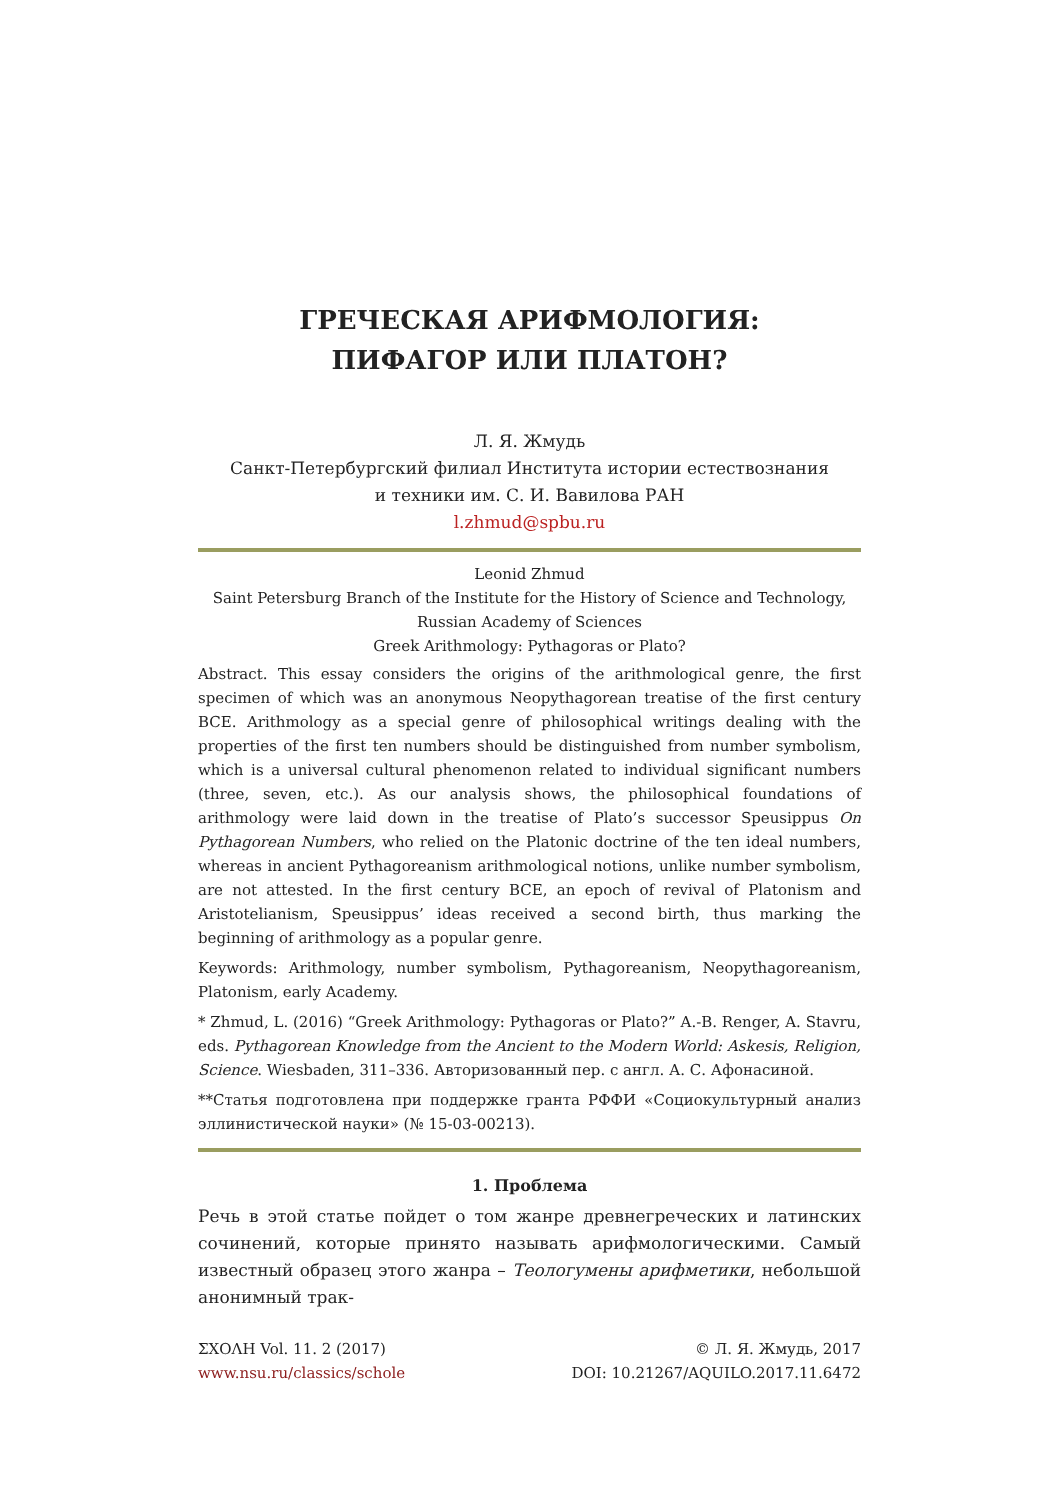ГРЕЧЕСКАЯ АРИФМОЛОГИЯ:
ПИФАГОР ИЛИ ПЛАТОН?
Л. Я. Жмудь
Санкт-Петербургский филиал Института истории естествознания
и техники им. С. И. Вавилова РАН
l.zhmud@spbu.ru
Leonid Zhmud
Saint Petersburg Branch of the Institute for the History of Science and Technology,
Russian Academy of Sciences
Greek Arithmology: Pythagoras or Plato?
Abstract. This essay considers the origins of the arithmological genre, the first specimen of which was an anonymous Neopythagorean treatise of the first century BCE. Arithmology as a special genre of philosophical writings dealing with the properties of the first ten numbers should be distinguished from number symbolism, which is a universal cultural phenomenon related to individual significant numbers (three, seven, etc.). As our analysis shows, the philosophical foundations of arithmology were laid down in the treatise of Plato’s successor Speusippus On Pythagorean Numbers, who relied on the Platonic doctrine of the ten ideal numbers, whereas in ancient Pythagoreanism arithmological notions, unlike number symbolism, are not attested. In the first century BCE, an epoch of revival of Platonism and Aristotelianism, Speusippus’ ideas received a second birth, thus marking the beginning of arithmology as a popular genre.
Keywords: Arithmology, number symbolism, Pythagoreanism, Neopythagoreanism, Platonism, early Academy.
* Zhmud, L. (2016) “Greek Arithmology: Pythagoras or Plato?” A.-B. Renger, A. Stavru, eds. Pythagorean Knowledge from the Ancient to the Modern World: Askesis, Religion, Science. Wiesbaden, 311–336. Авторизованный пер. с англ. А. С. Афонасиной.
**Статья подготовлена при поддержке гранта РФФИ «Социокультурный анализ эллинистической науки» (№ 15-03-00213).
1. Проблема
Речь в этой статье пойдет о том жанре древнегреческих и латинских сочинений, которые принято называть арифмологическими. Самый известный образец этого жанра – Теологумены арифметики, небольшой анонимный трак-
ΣΧΟΛΗ Vol. 11. 2 (2017)
www.nsu.ru/classics/schole
© Л. Я. Жмудь, 2017
DOI: 10.21267/AQUILO.2017.11.6472